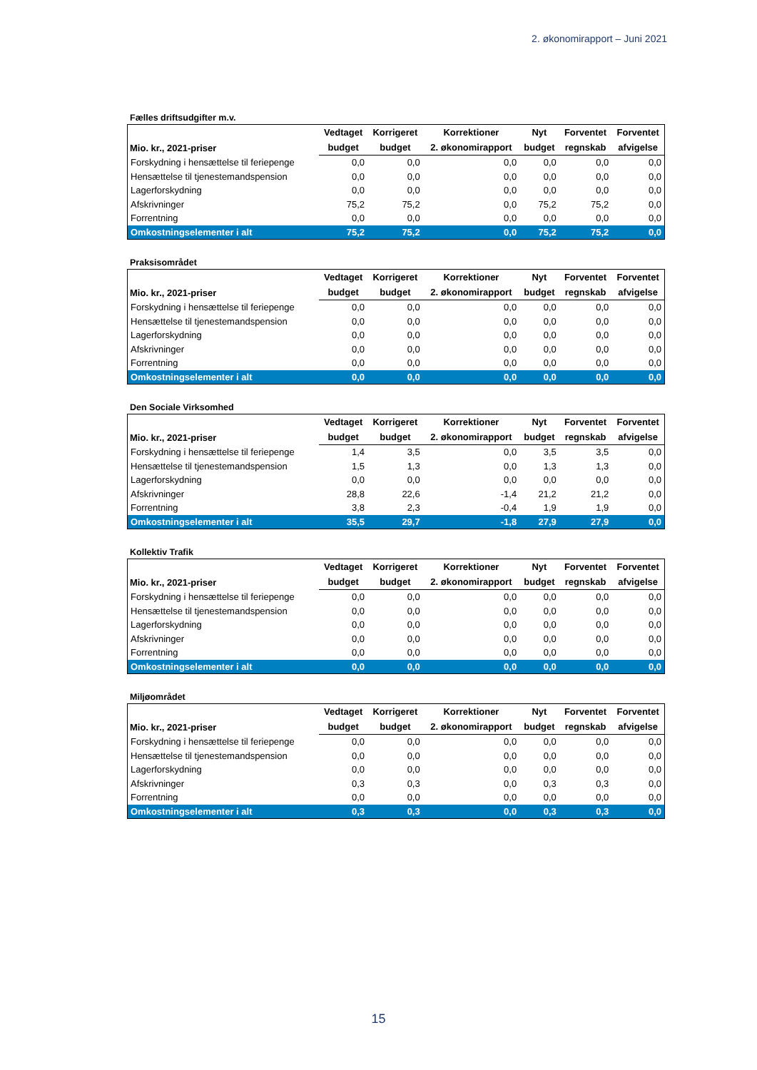2. økonomirapport – Juni 2021
Fælles driftsudgifter m.v.
| Mio. kr., 2021-priser | Vedtaget | Korrigeret | Korrektioner | Nyt | Forventet | Forventet |
| --- | --- | --- | --- | --- | --- | --- |
| | budget | budget | 2. økonomirapport | budget | regnskab | afvigelse |
| Forskydning i hensættelse til feriepenge | 0,0 | 0,0 | 0,0 | 0,0 | 0,0 | 0,0 |
| Hensættelse til tjenestemandspension | 0,0 | 0,0 | 0,0 | 0,0 | 0,0 | 0,0 |
| Lagerforskydning | 0,0 | 0,0 | 0,0 | 0,0 | 0,0 | 0,0 |
| Afskrivninger | 75,2 | 75,2 | 0,0 | 75,2 | 75,2 | 0,0 |
| Forrentning | 0,0 | 0,0 | 0,0 | 0,0 | 0,0 | 0,0 |
| Omkostningselementer i alt | 75,2 | 75,2 | 0,0 | 75,2 | 75,2 | 0,0 |
Praksisområdet
| Mio. kr., 2021-priser | Vedtaget | Korrigeret | Korrektioner | Nyt | Forventet | Forventet |
| --- | --- | --- | --- | --- | --- | --- |
| | budget | budget | 2. økonomirapport | budget | regnskab | afvigelse |
| Forskydning i hensættelse til feriepenge | 0,0 | 0,0 | 0,0 | 0,0 | 0,0 | 0,0 |
| Hensættelse til tjenestemandspension | 0,0 | 0,0 | 0,0 | 0,0 | 0,0 | 0,0 |
| Lagerforskydning | 0,0 | 0,0 | 0,0 | 0,0 | 0,0 | 0,0 |
| Afskrivninger | 0,0 | 0,0 | 0,0 | 0,0 | 0,0 | 0,0 |
| Forrentning | 0,0 | 0,0 | 0,0 | 0,0 | 0,0 | 0,0 |
| Omkostningselementer i alt | 0,0 | 0,0 | 0,0 | 0,0 | 0,0 | 0,0 |
Den Sociale Virksomhed
| Mio. kr., 2021-priser | Vedtaget | Korrigeret | Korrektioner | Nyt | Forventet | Forventet |
| --- | --- | --- | --- | --- | --- | --- |
| | budget | budget | 2. økonomirapport | budget | regnskab | afvigelse |
| Forskydning i hensættelse til feriepenge | 1,4 | 3,5 | 0,0 | 3,5 | 3,5 | 0,0 |
| Hensættelse til tjenestemandspension | 1,5 | 1,3 | 0,0 | 1,3 | 1,3 | 0,0 |
| Lagerforskydning | 0,0 | 0,0 | 0,0 | 0,0 | 0,0 | 0,0 |
| Afskrivninger | 28,8 | 22,6 | -1,4 | 21,2 | 21,2 | 0,0 |
| Forrentning | 3,8 | 2,3 | -0,4 | 1,9 | 1,9 | 0,0 |
| Omkostningselementer i alt | 35,5 | 29,7 | -1,8 | 27,9 | 27,9 | 0,0 |
Kollektiv Trafik
| Mio. kr., 2021-priser | Vedtaget | Korrigeret | Korrektioner | Nyt | Forventet | Forventet |
| --- | --- | --- | --- | --- | --- | --- |
| | budget | budget | 2. økonomirapport | budget | regnskab | afvigelse |
| Forskydning i hensættelse til feriepenge | 0,0 | 0,0 | 0,0 | 0,0 | 0,0 | 0,0 |
| Hensættelse til tjenestemandspension | 0,0 | 0,0 | 0,0 | 0,0 | 0,0 | 0,0 |
| Lagerforskydning | 0,0 | 0,0 | 0,0 | 0,0 | 0,0 | 0,0 |
| Afskrivninger | 0,0 | 0,0 | 0,0 | 0,0 | 0,0 | 0,0 |
| Forrentning | 0,0 | 0,0 | 0,0 | 0,0 | 0,0 | 0,0 |
| Omkostningselementer i alt | 0,0 | 0,0 | 0,0 | 0,0 | 0,0 | 0,0 |
Miljøområdet
| Mio. kr., 2021-priser | Vedtaget | Korrigeret | Korrektioner | Nyt | Forventet | Forventet |
| --- | --- | --- | --- | --- | --- | --- |
| | budget | budget | 2. økonomirapport | budget | regnskab | afvigelse |
| Forskydning i hensættelse til feriepenge | 0,0 | 0,0 | 0,0 | 0,0 | 0,0 | 0,0 |
| Hensættelse til tjenestemandspension | 0,0 | 0,0 | 0,0 | 0,0 | 0,0 | 0,0 |
| Lagerforskydning | 0,0 | 0,0 | 0,0 | 0,0 | 0,0 | 0,0 |
| Afskrivninger | 0,3 | 0,3 | 0,0 | 0,3 | 0,3 | 0,0 |
| Forrentning | 0,0 | 0,0 | 0,0 | 0,0 | 0,0 | 0,0 |
| Omkostningselementer i alt | 0,3 | 0,3 | 0,0 | 0,3 | 0,3 | 0,0 |
15